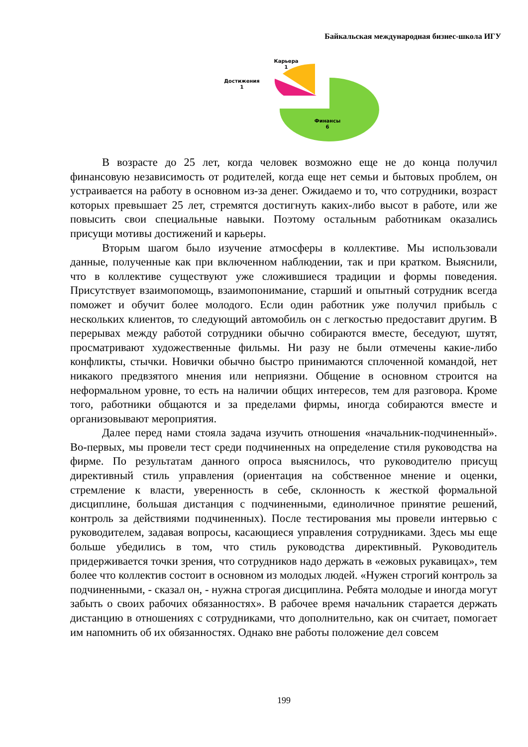Байкальская международная бизнес-школа ИГУ
Карьера
1
Достижения
1
Финансы
6
В возрасте до 25 лет, когда человек возможно еще не до конца получил финансовую независимость от родителей, когда еще нет семьи и бытовых проблем, он устраивается на работу в основном из-за денег. Ожидаемо и то, что сотрудники, возраст которых превышает 25 лет, стремятся достигнуть каких-либо высот в работе, или же повысить свои специальные навыки. Поэтому остальным работникам оказались присущи мотивы достижений и карьеры.
Вторым шагом было изучение атмосферы в коллективе. Мы использовали данные, полученные как при включенном наблюдении, так и при кратком. Выяснили, что в коллективе существуют уже сложившиеся традиции и формы поведения. Присутствует взаимопомощь, взаимопонимание, старший и опытный сотрудник всегда поможет и обучит более молодого. Если один работник уже получил прибыль с нескольких клиентов, то следующий автомобиль он с легкостью предоставит другим. В перерывах между работой сотрудники обычно собираются вместе, беседуют, шутят, просматривают художественные фильмы. Ни разу не были отмечены какие-либо конфликты, стычки. Новички обычно быстро принимаются сплоченной командой, нет никакого предвзятого мнения или неприязни. Общение в основном строится на неформальном уровне, то есть на наличии общих интересов, тем для разговора. Кроме того, работники общаются и за пределами фирмы, иногда собираются вместе и организовывают мероприятия.
Далее перед нами стояла задача изучить отношения «начальник-подчиненный». Во-первых, мы провели тест среди подчиненных на определение стиля руководства на фирме. По результатам данного опроса выяснилось, что руководителю присущ директивный стиль управления (ориентация на собственное мнение и оценки, стремление к власти, уверенность в себе, склонность к жесткой формальной дисциплине, большая дистанция с подчиненными, единоличное принятие решений, контроль за действиями подчиненных). После тестирования мы провели интервью с руководителем, задавая вопросы, касающиеся управления сотрудниками. Здесь мы еще больше убедились в том, что стиль руководства директивный. Руководитель придерживается точки зрения, что сотрудников надо держать в «ежовых рукавицах», тем более что коллектив состоит в основном из молодых людей. «Нужен строгий контроль за подчиненными, - сказал он, - нужна строгая дисциплина. Ребята молодые и иногда могут забыть о своих рабочих обязанностях». В рабочее время начальник старается держать дистанцию в отношениях с сотрудниками, что дополнительно, как он считает, помогает им напомнить об их обязанностях. Однако вне работы положение дел совсем
199